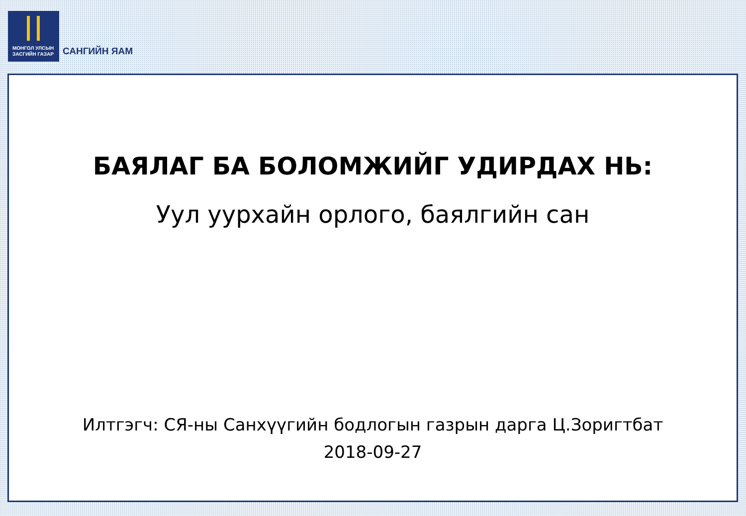МОНГОЛ УЛСЫН
ЗАСГИЙН ГАЗАР
САНГИЙН ЯАМ
БАЯЛАГ БА БОЛОМЖИЙГ УДИРДАХ НЬ:
Уул уурхайн орлого, баялгийн сан
Илтгэгч: СЯ-ны Санхүүгийн бодлогын газрын дарга Ц.Зоригтбат
2018-09-27